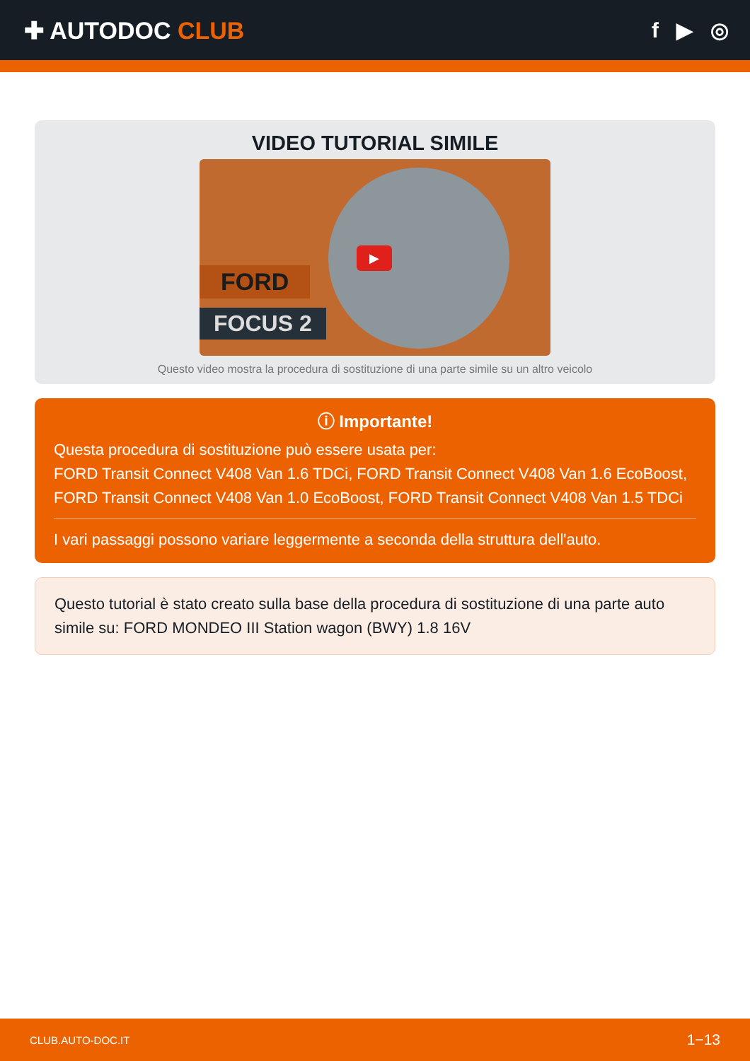✚ AUTODOC CLUB f ▶ ◎
VIDEO TUTORIAL SIMILE
FORD
FOCUS 2
▶
Questo video mostra la procedura di sostituzione di una parte simile su un altro veicolo
ⓘ Importante!
Questa procedura di sostituzione può essere usata per:
FORD Transit Connect V408 Van 1.6 TDCi, FORD Transit Connect V408 Van 1.6 EcoBoost, FORD Transit Connect V408 Van 1.0 EcoBoost, FORD Transit Connect V408 Van 1.5 TDCi
I vari passaggi possono variare leggermente a seconda della struttura dell'auto.
Questo tutorial è stato creato sulla base della procedura di sostituzione di una parte auto simile su: FORD MONDEO III Station wagon (BWY) 1.8 16V
CLUB.AUTO-DOC.IT 1−13